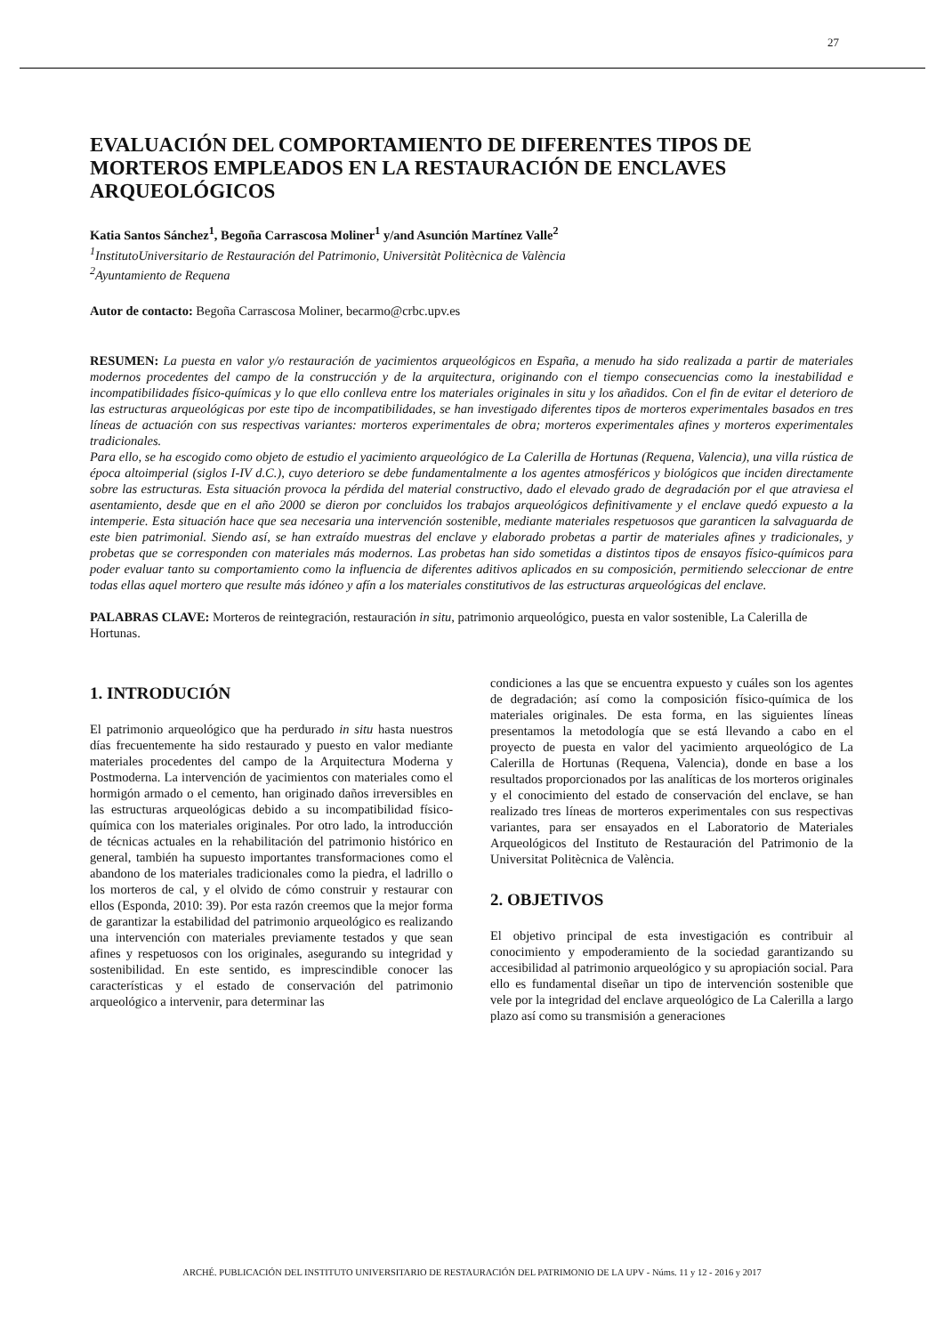27
EVALUACIÓN DEL COMPORTAMIENTO DE DIFERENTES TIPOS DE MORTEROS EMPLEADOS EN LA RESTAURACIÓN DE ENCLAVES ARQUEOLÓGICOS
Katia Santos Sánchez<sup>1</sup>, Begoña Carrascosa Moliner<sup>1</sup> y/and Asunción Martínez Valle<sup>2</sup>
<sup>1</sup> InstitutoUniversitario de Restauración del Patrimonio, Universitàt Politècnica de València
<sup>2</sup> Ayuntamiento de Requena
Autor de contacto: Begoña Carrascosa Moliner, becarmo@crbc.upv.es
RESUMEN: La puesta en valor y/o restauración de yacimientos arqueológicos en España, a menudo ha sido realizada a partir de materiales modernos procedentes del campo de la construcción y de la arquitectura, originando con el tiempo consecuencias como la inestabilidad e incompatibilidades físico-químicas y lo que ello conlleva entre los materiales originales in situ y los añadidos. Con el fin de evitar el deterioro de las estructuras arqueológicas por este tipo de incompatibilidades, se han investigado diferentes tipos de morteros experimentales basados en tres líneas de actuación con sus respectivas variantes: morteros experimentales de obra; morteros experimentales afines y morteros experimentales tradicionales.
Para ello, se ha escogido como objeto de estudio el yacimiento arqueológico de La Calerilla de Hortunas (Requena, Valencia), una villa rústica de época altoimperial (siglos I-IV d.C.), cuyo deterioro se debe fundamentalmente a los agentes atmosféricos y biológicos que inciden directamente sobre las estructuras. Esta situación provoca la pérdida del material constructivo, dado el elevado grado de degradación por el que atraviesa el asentamiento, desde que en el año 2000 se dieron por concluidos los trabajos arqueológicos definitivamente y el enclave quedó expuesto a la intemperie. Esta situación hace que sea necesaria una intervención sostenible, mediante materiales respetuosos que garanticen la salvaguarda de este bien patrimonial. Siendo así, se han extraído muestras del enclave y elaborado probetas a partir de materiales afines y tradicionales, y probetas que se corresponden con materiales más modernos. Las probetas han sido sometidas a distintos tipos de ensayos físico-químicos para poder evaluar tanto su comportamiento como la influencia de diferentes aditivos aplicados en su composición, permitiendo seleccionar de entre todas ellas aquel mortero que resulte más idóneo y afín a los materiales constitutivos de las estructuras arqueológicas del enclave.
PALABRAS CLAVE: Morteros de reintegración, restauración in situ, patrimonio arqueológico, puesta en valor sostenible, La Calerilla de Hortunas.
1. INTRODUCIÓN
El patrimonio arqueológico que ha perdurado in situ hasta nuestros días frecuentemente ha sido restaurado y puesto en valor mediante materiales procedentes del campo de la Arquitectura Moderna y Postmoderna. La intervención de yacimientos con materiales como el hormigón armado o el cemento, han originado daños irreversibles en las estructuras arqueológicas debido a su incompatibilidad físico-química con los materiales originales. Por otro lado, la introducción de técnicas actuales en la rehabilitación del patrimonio histórico en general, también ha supuesto importantes transformaciones como el abandono de los materiales tradicionales como la piedra, el ladrillo o los morteros de cal, y el olvido de cómo construir y restaurar con ellos (Esponda, 2010: 39). Por esta razón creemos que la mejor forma de garantizar la estabilidad del patrimonio arqueológico es realizando una intervención con materiales previamente testados y que sean afines y respetuosos con los originales, asegurando su integridad y sostenibilidad. En este sentido, es imprescindible conocer las características y el estado de conservación del patrimonio arqueológico a intervenir, para determinar las
condiciones a las que se encuentra expuesto y cuáles son los agentes de degradación; así como la composición físico-química de los materiales originales. De esta forma, en las siguientes líneas presentamos la metodología que se está llevando a cabo en el proyecto de puesta en valor del yacimiento arqueológico de La Calerilla de Hortunas (Requena, Valencia), donde en base a los resultados proporcionados por las analíticas de los morteros originales y el conocimiento del estado de conservación del enclave, se han realizado tres líneas de morteros experimentales con sus respectivas variantes, para ser ensayados en el Laboratorio de Materiales Arqueológicos del Instituto de Restauración del Patrimonio de la Universitat Politècnica de València.
2. OBJETIVOS
El objetivo principal de esta investigación es contribuir al conocimiento y empoderamiento de la sociedad garantizando su accesibilidad al patrimonio arqueológico y su apropiación social. Para ello es fundamental diseñar un tipo de intervención sostenible que vele por la integridad del enclave arqueológico de La Calerilla a largo plazo así como su transmisión a generaciones
ARCHÉ. PUBLICACIÓN DEL INSTITUTO UNIVERSITARIO DE RESTAURACIÓN DEL PATRIMONIO DE LA UPV - Núms. 11 y 12 - 2016 y 2017